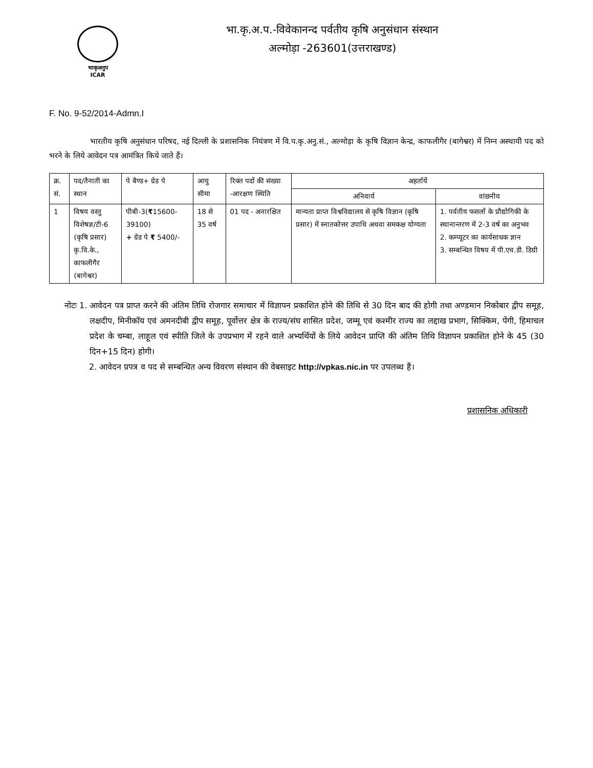भाकृअनुप
ICAR
भा.कृ.अ.प.-विवेकानन्द पर्वतीय कृषि अनुसंधान संस्थान
अल्मोड़ा -263601(उत्तराखण्ड)
F. No. 9-52/2014-Admn.I
भारतीय कृषि अनुसंधान परिषद, नई दिल्ली के प्रशासनिक नियंत्रण में वि.प.कृ.अनु.सं., अल्मोड़ा के कृषि विज्ञान केन्द्र, काफलीगैर (बागेश्वर) में निम्न अस्थायी पद को भरने के लिये आवेदन पत्र आमंत्रित किये जाते हैं।
| क्र. सं. | पद/तैनाती का स्थान | पे बैण्ड+ ग्रेड पे | आयु सीमा | रिक्त पदों की संख्या -आरक्षण स्थिति | अहर्तायें | |
| --- | --- | --- | --- | --- | --- | --- |
| | | | | | अनिवार्य | वांछनीय |
| 1 | विषय वस्तु विशेषज्ञ/टी-6 (कृषि प्रसार) कृ.वि.के., काफलीगैर (बागेश्वर) | पीबी-3( ₹ 15600-39100) + ग्रेड पे ₹ 5400/- | 18 से 35 वर्ष | 01 पद - अनारक्षित | मान्यता प्राप्त विश्वविद्यालय से कृषि विज्ञान (कृषि प्रसार) में स्नातकोत्तर उपाधि अथवा समकक्ष योग्यता | 1. पर्वतीय फसलों के प्रौद्योगिकी के स्थानान्तरण में 2-3 वर्ष का अनुभव 2. कम्प्यूटर का कार्यसाधक ज्ञान 3. सम्बन्धित विषय में पी.एच.डी. डिग्री |
नोटः 1. आवेदन पत्र प्राप्त करने की अंतिम तिथि रोजगार समाचार में विज्ञापन प्रकाशित होने की तिथि से 30 दिन बाद की होगी तथा अण्डमान निकोबार द्वीप समूह, लक्षदीप, मिनीकॉय एवं अमनदीबी द्वीप समूह, पूर्वोत्तर क्षेत्र के राज्य/संघ शासित प्रदेश, जम्मू एवं कश्मीर राज्य का लद्दाख प्रभाग, सिक्किम, पेंगी, हिमाचल प्रदेश के चम्बा, लाहूल एवं स्पीति जिले के उपप्रभाग में रहने वाले अभ्यर्थियों के लिये आवेदन प्राप्ति की अंतिम तिथि विज्ञापन प्रकाशित होने के 45 (30 दिन+15 दिन) होगी।
2. आवेदन प्रपत्र व पद से सम्बन्धित अन्य विवरण संस्थान की वेबसाइट http://vpkas.nic.in पर उपलब्ध हैं।
प्रशासनिक अधिकारी